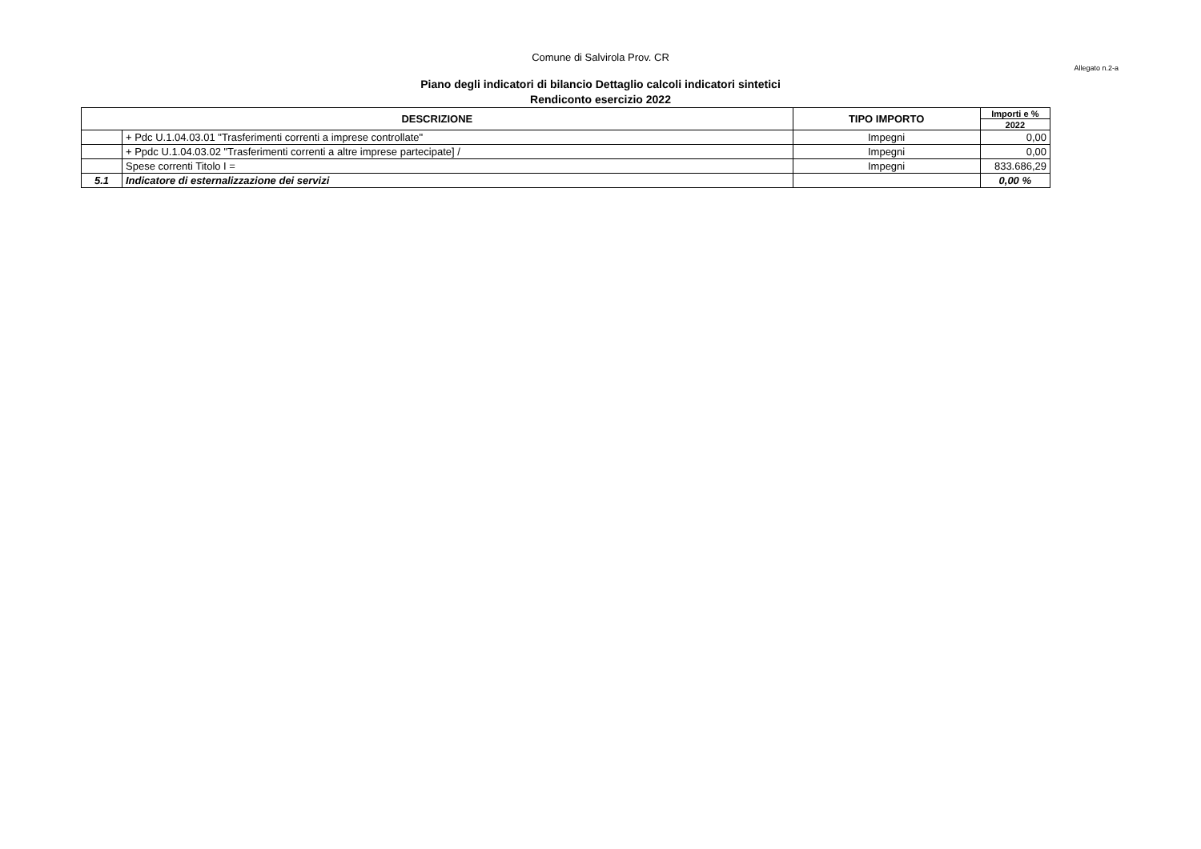Comune di Salvirola Prov. CR
Allegato n.2-a
Piano degli indicatori di bilancio Dettaglio calcoli indicatori sintetici
Rendiconto esercizio 2022
| DESCRIZIONE | | TIPO IMPORTO | Importi e % |
| --- | --- | --- | --- |
| | | | 2022 |
| | + Pdc U.1.04.03.01 "Trasferimenti correnti a imprese controllate" | Impegni | 0,00 |
| | + Ppdc U.1.04.03.02 "Trasferimenti correnti a altre imprese partecipate] / | Impegni | 0,00 |
| | Spese correnti Titolo I = | Impegni | 833.686,29 |
| 5.1 | Indicatore di esternalizzazione dei servizi | | 0,00 % |